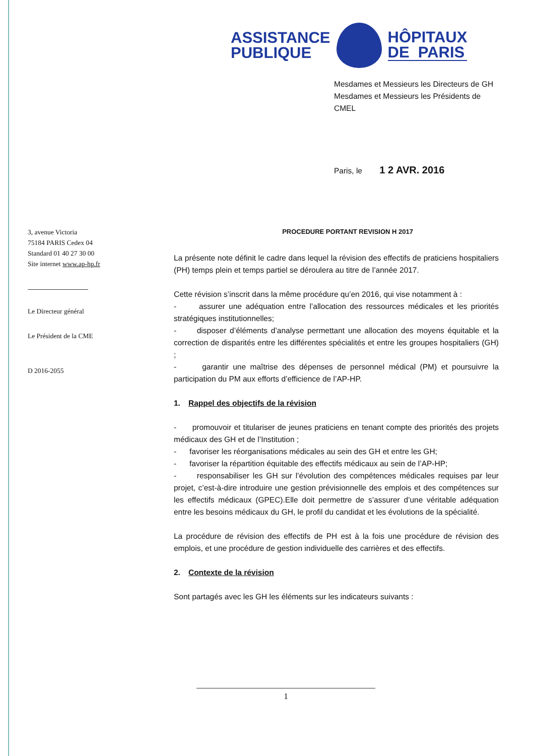ASSISTANCE
PUBLIQUE
HÔPITAUX
DE PARIS
Mesdames et Messieurs les Directeurs de GH
Mesdames et Messieurs les Présidents de CMEL
Paris, le 1 2 AVR. 2016
3, avenue Victoria
75184 PARIS Cedex 04
Standard 01 40 27 30 00
Site internet www.ap-hp.fr
Le Directeur général
Le Président de la CME
D 2016-2055
PROCEDURE PORTANT REVISION H 2017
La présente note définit le cadre dans lequel la révision des effectifs de praticiens hospitaliers (PH) temps plein et temps partiel se déroulera au titre de l’année 2017.
Cette révision s’inscrit dans la même procédure qu’en 2016, qui vise notamment à :
- assurer une adéquation entre l’allocation des ressources médicales et les priorités stratégiques institutionnelles;
- disposer d’éléments d’analyse permettant une allocation des moyens équitable et la correction de disparités entre les différentes spécialités et entre les groupes hospitaliers (GH) ;
- garantir une maîtrise des dépenses de personnel médical (PM) et poursuivre la participation du PM aux efforts d’efficience de l’AP-HP.
1. Rappel des objectifs de la révision
- promouvoir et titulariser de jeunes praticiens en tenant compte des priorités des projets médicaux des GH et de l’Institution ;
- favoriser les réorganisations médicales au sein des GH et entre les GH;
- favoriser la répartition équitable des effectifs médicaux au sein de l’AP-HP;
- responsabiliser les GH sur l’évolution des compétences médicales requises par leur projet, c’est-à-dire introduire une gestion prévisionnelle des emplois et des compétences sur les effectifs médicaux (GPEC).Elle doit permettre de s’assurer d’une véritable adéquation entre les besoins médicaux du GH, le profil du candidat et les évolutions de la spécialité.
La procédure de révision des effectifs de PH est à la fois une procédure de révision des emplois, et une procédure de gestion individuelle des carrières et des effectifs.
2. Contexte de la révision
Sont partagés avec les GH les éléments sur les indicateurs suivants :
1